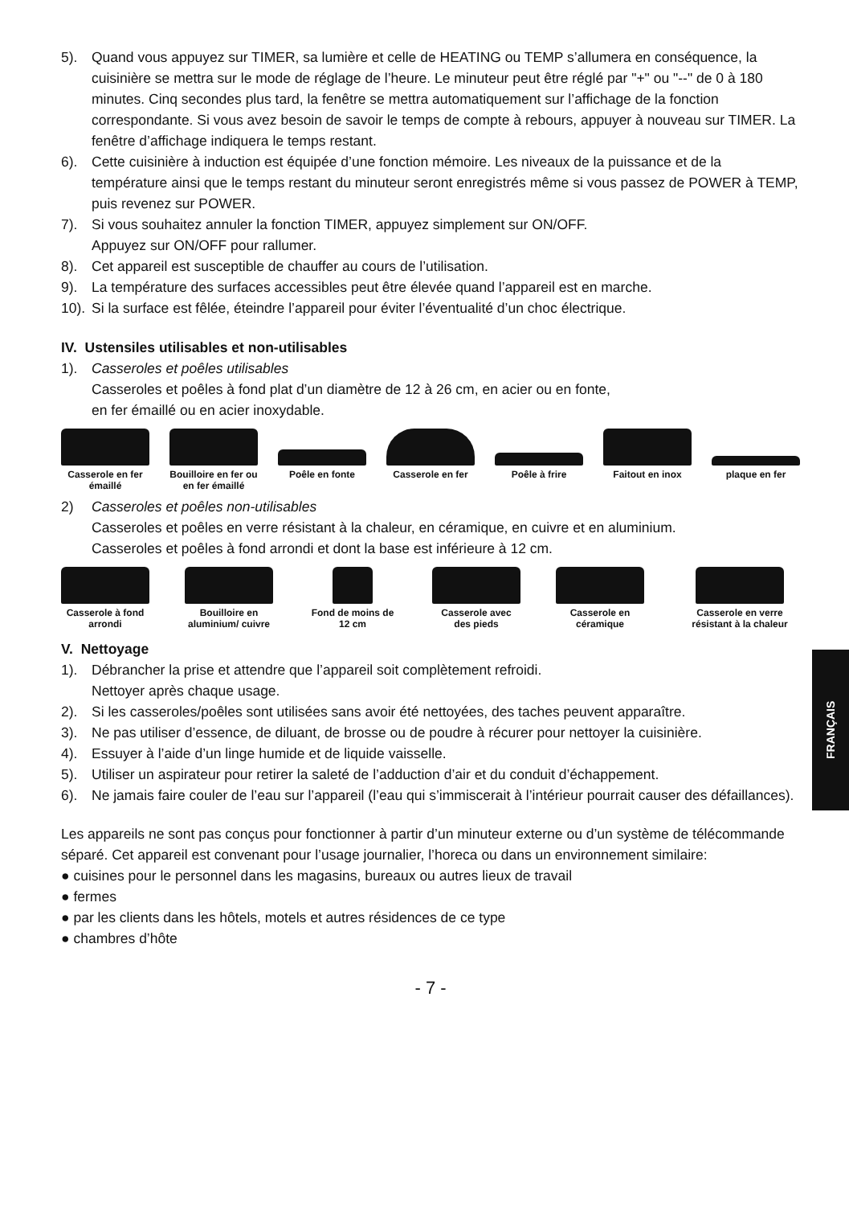5). Quand vous appuyez sur TIMER, sa lumière et celle de HEATING ou TEMP s’allumera en conséquence, la cuisinière se mettra sur le mode de réglage de l’heure. Le minuteur peut être réglé par "+" ou "--" de 0 à 180 minutes. Cinq secondes plus tard, la fenêtre se mettra automatiquement sur l’affichage de la fonction correspondante. Si vous avez besoin de savoir le temps de compte à rebours, appuyer à nouveau sur TIMER. La fenêtre d’affichage indiquera le temps restant.
6). Cette cuisinière à induction est équipée d’une fonction mémoire. Les niveaux de la puissance et de la température ainsi que le temps restant du minuteur seront enregistrés même si vous passez de POWER à TEMP, puis revenez sur POWER.
7). Si vous souhaitez annuler la fonction TIMER, appuyez simplement sur ON/OFF.
Appuyez sur ON/OFF pour rallumer.
8). Cet appareil est susceptible de chauffer au cours de l’utilisation.
9). La température des surfaces accessibles peut être élevée quand l’appareil est en marche.
10). Si la surface est fêlée, éteindre l’appareil pour éviter l’éventualité d’un choc électrique.
IV. Ustensiles utilisables et non-utilisables
1). Casseroles et poêles utilisables
Casseroles et poêles à fond plat d’un diamètre de 12 à 26 cm, en acier ou en fonte,
en fer émaillé ou en acier inoxydable.
Casserole en fer émaillé
Bouilloire en fer ou en fer émaillé
Poêle en fonte Casserole en fer
Poêle à frire Faitout en inox plaque en fer
2) Casseroles et poêles non-utilisables
Casseroles et poêles en verre résistant à la chaleur, en céramique, en cuivre et en aluminium.
Casseroles et poêles à fond arrondi et dont la base est inférieure à 12 cm.
Casserole à fond arrondi
Bouilloire en aluminium/ cuivre
Fond de moins de 12 cm
Casserole avec des pieds
Casserole en céramique
Casserole en verre résistant à la chaleur
V. Nettoyage
1). Débrancher la prise et attendre que l’appareil soit complètement refroidi.
Nettoyer après chaque usage.
2). Si les casseroles/poêles sont utilisées sans avoir été nettoyées, des taches peuvent apparaître.
3). Ne pas utiliser d’essence, de diluant, de brosse ou de poudre à récurer pour nettoyer la cuisinière.
4). Essuyer à l’aide d’un linge humide et de liquide vaisselle.
5). Utiliser un aspirateur pour retirer la saleté de l’adduction d’air et du conduit d’échappement.
6). Ne jamais faire couler de l’eau sur l’appareil (l’eau qui s’immiscerait à l’intérieur pourrait causer des défaillances).
Les appareils ne sont pas conçus pour fonctionner à partir d’un minuteur externe ou d’un système de télécommande séparé. Cet appareil est convenant pour l’usage journalier, l’horeca ou dans un environnement similaire:
● cuisines pour le personnel dans les magasins, bureaux ou autres lieux de travail
● fermes
● par les clients dans les hôtels, motels et autres résidences de ce type
● chambres d’hôte
- 7 -
FRANÇAIS